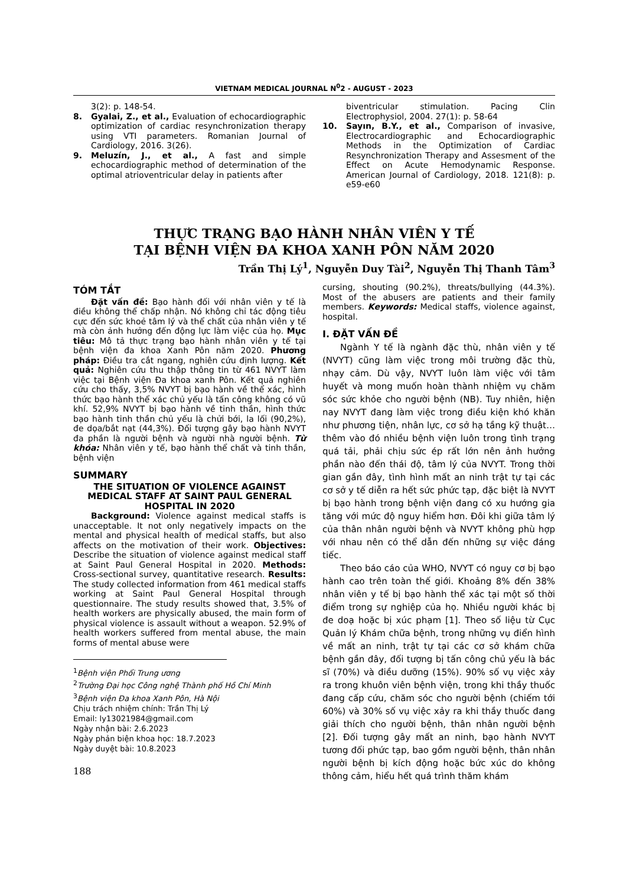VIETNAM MEDICAL JOURNAL N<sup>0</sup>2 - AUGUST - 2023
3(2): p. 148-54.
8. Gyalai, Z., et al., Evaluation of echocardiographic optimization of cardiac resynchronization therapy using VTI parameters. Romanian Journal of Cardiology, 2016. 3(26).
9. Meluzín, J., et al., A fast and simple echocardiographic method of determination of the optimal atrioventricular delay in patients after
biventricular stimulation. Pacing Clin Electrophysiol, 2004. 27(1): p. 58-64
10. Sayın, B.Y., et al., Comparison of invasive, Electrocardiographic and Echocardiographic Methods in the Optimization of Cardiac Resynchronization Therapy and Assesment of the Effect on Acute Hemodynamic Response. American Journal of Cardiology, 2018. 121(8): p. e59-e60
THỰC TRẠNG BẠO HÀNH NHÂN VIÊN Y TẾ
TẠI BỆNH VIỆN ĐA KHOA XANH PÔN NĂM 2020
Trần Thị Lý<sup>1</sup>, Nguyễn Duy Tài<sup>2</sup>, Nguyễn Thị Thanh Tâm<sup>3</sup>
TÓM TẮT
Đặt vấn đề: Bạo hành đối với nhân viên y tế là điều không thể chấp nhận. Nó không chỉ tác động tiêu cực đến sức khoẻ tâm lý và thể chất của nhân viên y tế mà còn ảnh hưởng đến động lực làm việc của họ. Mục tiêu: Mô tả thực trạng bạo hành nhân viên y tế tại bệnh viện đa khoa Xanh Pôn năm 2020. Phương pháp: Điều tra cắt ngang, nghiên cứu định lượng. Kết quả: Nghiên cứu thu thập thông tin từ 461 NVYT làm việc tại Bệnh viện Đa khoa xanh Pôn. Kết quả nghiên cứu cho thấy, 3,5% NVYT bị bạo hành về thể xác, hình thức bạo hành thể xác chủ yếu là tấn công không có vũ khí. 52,9% NVYT bị bạo hành về tinh thần, hình thức bạo hành tinh thần chủ yếu là chửi bới, la lối (90,2%), đe dọa/bắt nạt (44,3%). Đối tượng gây bạo hành NVYT đa phần là người bệnh và người nhà người bệnh. Từ khóa: Nhân viên y tế, bạo hành thể chất và tinh thần, bệnh viện
SUMMARY
THE SITUATION OF VIOLENCE AGAINST MEDICAL STAFF AT SAINT PAUL GENERAL HOSPITAL IN 2020
Background: Violence against medical staffs is unacceptable. It not only negatively impacts on the mental and physical health of medical staffs, but also affects on the motivation of their work. Objectives: Describe the situation of violence against medical staff at Saint Paul General Hospital in 2020. Methods: Cross-sectional survey, quantitative research. Results: The study collected information from 461 medical staffs working at Saint Paul General Hospital through questionnaire. The study results showed that, 3.5% of health workers are physically abused, the main form of physical violence is assault without a weapon. 52.9% of health workers suffered from mental abuse, the main forms of mental abuse were
<sup>1</sup> Bệnh viện Phổi Trung ương
<sup>2</sup> Trường Đại học Công nghệ Thành phố Hồ Chí Minh
<sup>3</sup> Bệnh viện Đa khoa Xanh Pôn, Hà Nội
Chịu trách nhiệm chính: Trần Thị Lý
Email: ly13021984@gmail.com
Ngày nhận bài: 2.6.2023
Ngày phản biện khoa học: 18.7.2023
Ngày duyệt bài: 10.8.2023
188
cursing, shouting (90.2%), threats/bullying (44.3%). Most of the abusers are patients and their family members. Keywords: Medical staffs, violence against, hospital.
I. ĐẶT VẤN ĐỀ
Ngành Y tế là ngành đặc thù, nhân viên y tế (NVYT) cũng làm việc trong môi trường đặc thù, nhạy cảm. Dù vậy, NVYT luôn làm việc với tâm huyết và mong muốn hoàn thành nhiệm vụ chăm sóc sức khỏe cho người bệnh (NB). Tuy nhiên, hiện nay NVYT đang làm việc trong điều kiện khó khăn như phương tiện, nhân lực, cơ sở hạ tầng kỹ thuật… thêm vào đó nhiều bệnh viện luôn trong tình trạng quá tải, phải chịu sức ép rất lớn nên ảnh hưởng phần nào đến thái độ, tâm lý của NVYT. Trong thời gian gần đây, tình hình mất an ninh trật tự tại các cơ sở y tế diễn ra hết sức phức tạp, đặc biệt là NVYT bị bạo hành trong bệnh viện đang có xu hướng gia tăng với mức độ nguy hiểm hơn. Đôi khi giữa tâm lý của thân nhân người bệnh và NVYT không phù hợp với nhau nên có thể dẫn đến những sự việc đáng tiếc.
Theo báo cáo của WHO, NVYT có nguy cơ bị bạo hành cao trên toàn thế giới. Khoảng 8% đến 38% nhân viên y tế bị bạo hành thể xác tại một số thời điểm trong sự nghiệp của họ. Nhiều người khác bị đe doạ hoặc bị xúc phạm [1]. Theo số liệu từ Cục Quản lý Khám chữa bệnh, trong những vụ điển hình về mất an ninh, trật tự tại các cơ sở khám chữa bệnh gần đây, đối tượng bị tấn công chủ yếu là bác sĩ (70%) và điều dưỡng (15%). 90% số vụ việc xảy ra trong khuôn viên bệnh viện, trong khi thầy thuốc đang cấp cứu, chăm sóc cho người bệnh (chiếm tới 60%) và 30% số vụ việc xảy ra khi thầy thuốc đang giải thích cho người bệnh, thân nhân người bệnh [2]. Đối tượng gây mất an ninh, bạo hành NVYT tương đối phức tạp, bao gồm người bệnh, thân nhân người bệnh bị kích động hoặc bức xúc do không thông cảm, hiểu hết quá trình thăm khám